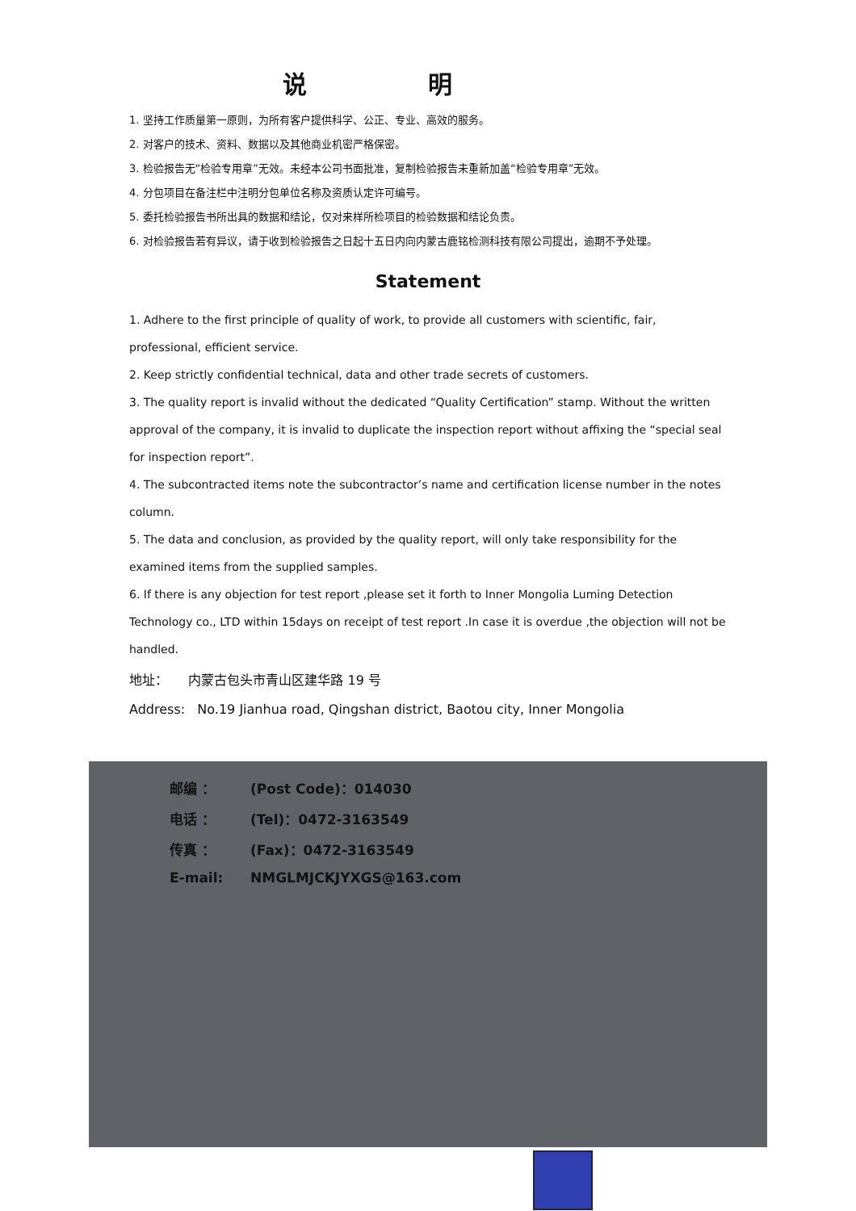说明
1. 坚持工作质量第一原则，为所有客户提供科学、公正、专业、高效的服务。
2. 对客户的技术、资料、数据以及其他商业机密严格保密。
3. 检验报告无“检验专用章”无效。未经本公司书面批准，复制检验报告未重新加盖“检验专用章”无效。
4. 分包项目在备注栏中注明分包单位名称及资质认定许可编号。
5. 委托检验报告书所出具的数据和结论，仅对来样所检项目的检验数据和结论负责。
6. 对检验报告若有异议，请于收到检验报告之日起十五日内向内蒙古鹿铭检测科技有限公司提出，逾期不予处理。
Statement
1. Adhere to the first principle of quality of work, to provide all customers with scientific, fair, professional, efficient service.
2. Keep strictly confidential technical, data and other trade secrets of customers.
3. The quality report is invalid without the dedicated “Quality Certification” stamp. Without the written approval of the company, it is invalid to duplicate the inspection report without affixing the “special seal for inspection report”.
4. The subcontracted items note the subcontractor’s name and certification license number in the notes column.
5. The data and conclusion, as provided by the quality report, will only take responsibility for the examined items from the supplied samples.
6. If there is any objection for test report ,please set it forth to Inner Mongolia Luming Detection Technology co., LTD within 15days on receipt of test report .In case it is overdue ,the objection will not be handled.
地址： 内蒙古包头市青山区建华路 19 号
Address: No.19 Jianhua road, Qingshan district, Baotou city, Inner Mongolia
邮编 ： (Post Code)：014030
电话 ： (Tel)：0472-3163549
传真 ： (Fax)：0472-3163549
E-mail: NMGLMJCKJYXGS@163.com